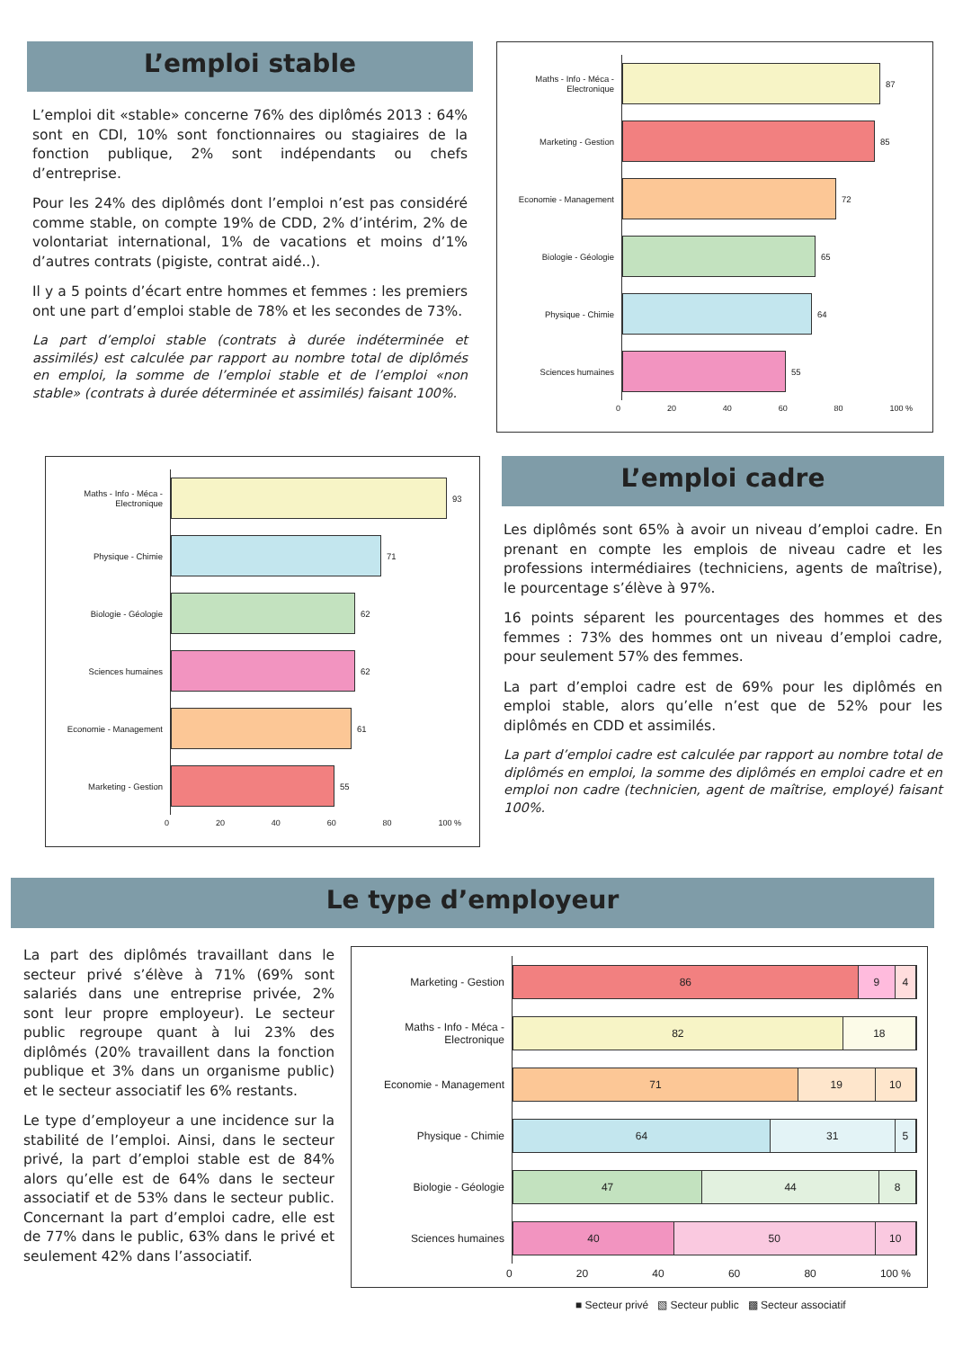L’emploi stable
L’emploi dit «stable» concerne 76% des diplômés 2013 : 64% sont en CDI, 10% sont fonctionnaires ou stagiaires de la fonction publique, 2% sont indépendants ou chefs d’entreprise.
Pour les 24% des diplômés dont l’emploi n’est pas considéré comme stable, on compte 19% de CDD, 2% d’intérim, 2% de volontariat international, 1% de vacations et moins d’1% d’autres contrats (pigiste, contrat aidé..).
Il y a 5 points d’écart entre hommes et femmes : les premiers ont une part d’emploi stable de 78% et les secondes de 73%.
La part d’emploi stable (contrats à durée indéterminée et assimilés) est calculée par rapport au nombre total de diplômés en emploi, la somme de l’emploi stable et de l’emploi «non stable» (contrats à durée déterminée et assimilés) faisant 100%.
Maths - Info - Méca - Electronique
87
Marketing - Gestion
85
Economie - Management
72
Biologie - Géologie
65
Physique - Chimie
64
Sciences humaines
55
0 20 40 60 80 100 %
Maths - Info - Méca - Electronique
93
Physique - Chimie
71
Biologie - Géologie
62
Sciences humaines
62
Economie - Management
61
Marketing - Gestion
55
0 20 40 60 80 100 %
L’emploi cadre
Les diplômés sont 65% à avoir un niveau d’emploi cadre. En prenant en compte les emplois de niveau cadre et les professions intermédiaires (techniciens, agents de maîtrise), le pourcentage s’élève à 97%.
16 points séparent les pourcentages des hommes et des femmes : 73% des hommes ont un niveau d’emploi cadre, pour seulement 57% des femmes.
La part d’emploi cadre est de 69% pour les diplômés en emploi stable, alors qu’elle n’est que de 52% pour les diplômés en CDD et assimilés.
La part d’emploi cadre est calculée par rapport au nombre total de diplômés en emploi, la somme des diplômés en emploi cadre et en emploi non cadre (technicien, agent de maîtrise, employé) faisant 100%.
Le type d’employeur
La part des diplômés travaillant dans le secteur privé s’élève à 71% (69% sont salariés dans une entreprise privée, 2% sont leur propre employeur). Le secteur public regroupe quant à lui 23% des diplômés (20% travaillent dans la fonction publique et 3% dans un organisme public) et le secteur associatif les 6% restants.
Le type d’employeur a une incidence sur la stabilité de l’emploi. Ainsi, dans le secteur privé, la part d’emploi stable est de 84% alors qu’elle est de 64% dans le secteur associatif et de 53% dans le secteur public. Concernant la part d’emploi cadre, elle est de 77% dans le public, 63% dans le privé et seulement 42% dans l’associatif.
Marketing - Gestion
86 9 4
Maths - Info - Méca - Electronique
82 18
Economie - Management
71 19 10
Physique - Chimie
64 31 5
Biologie - Géologie
47 44 8
Sciences humaines
40 50 10
0 20 40 60 80 100 %
■ Secteur privé ▧ Secteur public ▩ Secteur associatif